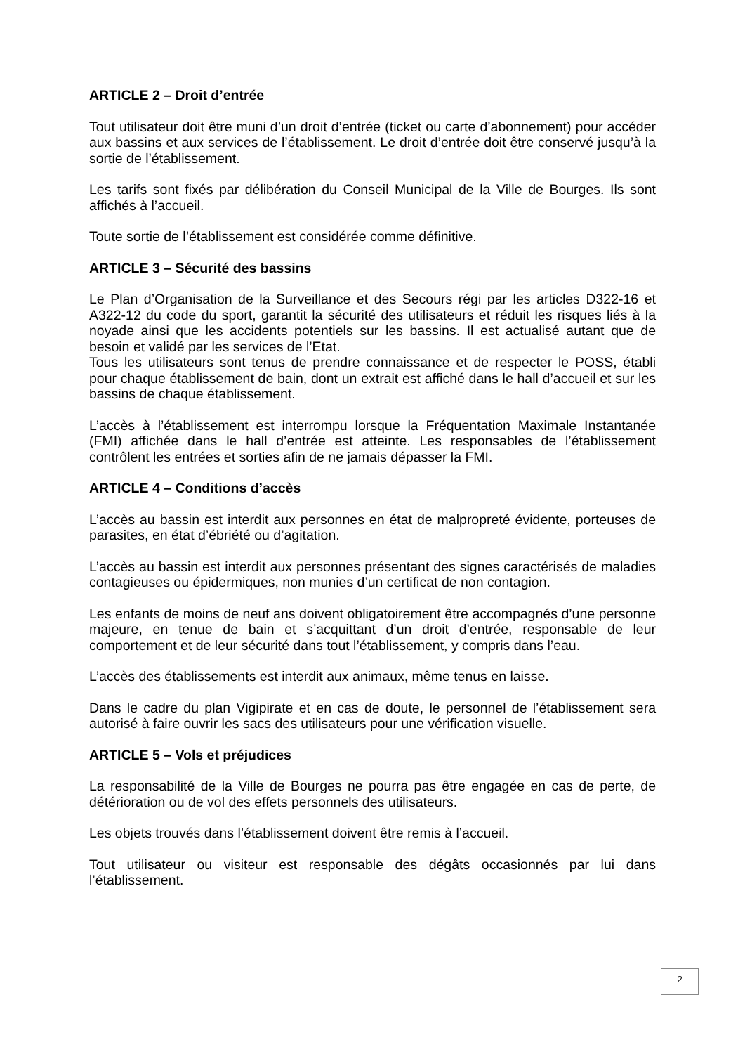ARTICLE 2 – Droit d’entrée
Tout utilisateur doit être muni d’un droit d’entrée (ticket ou carte d’abonnement) pour accéder aux bassins et aux services de l’établissement. Le droit d’entrée doit être conservé jusqu’à la sortie de l’établissement.
Les tarifs sont fixés par délibération du Conseil Municipal de la Ville de Bourges. Ils sont affichés à l’accueil.
Toute sortie de l’établissement est considérée comme définitive.
ARTICLE 3 – Sécurité des bassins
Le Plan d’Organisation de la Surveillance et des Secours régi par les articles D322-16 et A322-12 du code du sport, garantit la sécurité des utilisateurs et réduit les risques liés à la noyade ainsi que les accidents potentiels sur les bassins. Il est actualisé autant que de besoin et validé par les services de l’Etat.
Tous les utilisateurs sont tenus de prendre connaissance et de respecter le POSS, établi pour chaque établissement de bain, dont un extrait est affiché dans le hall d’accueil et sur les bassins de chaque établissement.
L’accès à l’établissement est interrompu lorsque la Fréquentation Maximale Instantanée (FMI) affichée dans le hall d’entrée est atteinte. Les responsables de l’établissement contrôlent les entrées et sorties afin de ne jamais dépasser la FMI.
ARTICLE 4 – Conditions d’accès
L’accès au bassin est interdit aux personnes en état de malpropreté évidente, porteuses de parasites, en état d’ébriété ou d’agitation.
L’accès au bassin est interdit aux personnes présentant des signes caractérisés de maladies contagieuses ou épidermiques, non munies d’un certificat de non contagion.
Les enfants de moins de neuf ans doivent obligatoirement être accompagnés d’une personne majeure, en tenue de bain et s’acquittant d’un droit d’entrée, responsable de leur comportement et de leur sécurité dans tout l’établissement, y compris dans l’eau.
L’accès des établissements est interdit aux animaux, même tenus en laisse.
Dans le cadre du plan Vigipirate et en cas de doute, le personnel de l’établissement sera autorisé à faire ouvrir les sacs des utilisateurs pour une vérification visuelle.
ARTICLE 5 – Vols et préjudices
La responsabilité de la Ville de Bourges ne pourra pas être engagée en cas de perte, de détérioration ou de vol des effets personnels des utilisateurs.
Les objets trouvés dans l’établissement doivent être remis à l’accueil.
Tout utilisateur ou visiteur est responsable des dégâts occasionnés par lui dans l’établissement.
2